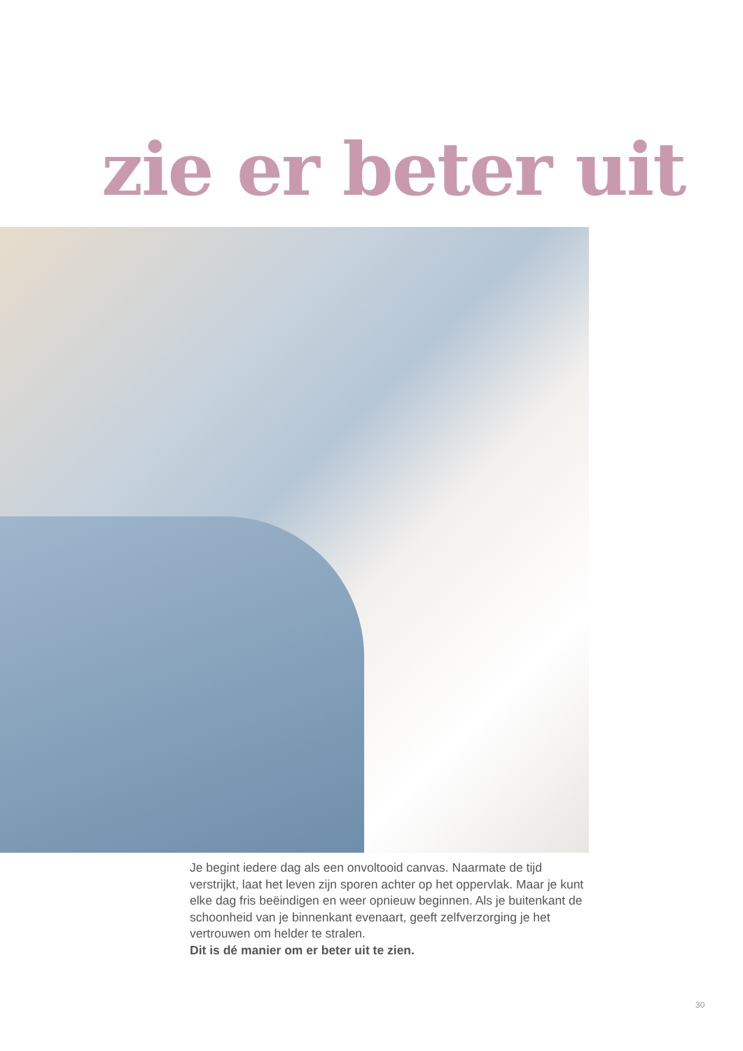zie er beter uit
Je begint iedere dag als een onvoltooid canvas. Naarmate de tijd verstrijkt, laat het leven zijn sporen achter op het oppervlak. Maar je kunt elke dag fris beëindigen en weer opnieuw beginnen. Als je buitenkant de schoonheid van je binnenkant evenaart, geeft zelfverzorging je het vertrouwen om helder te stralen.
Dit is dé manier om er beter uit te zien.
30